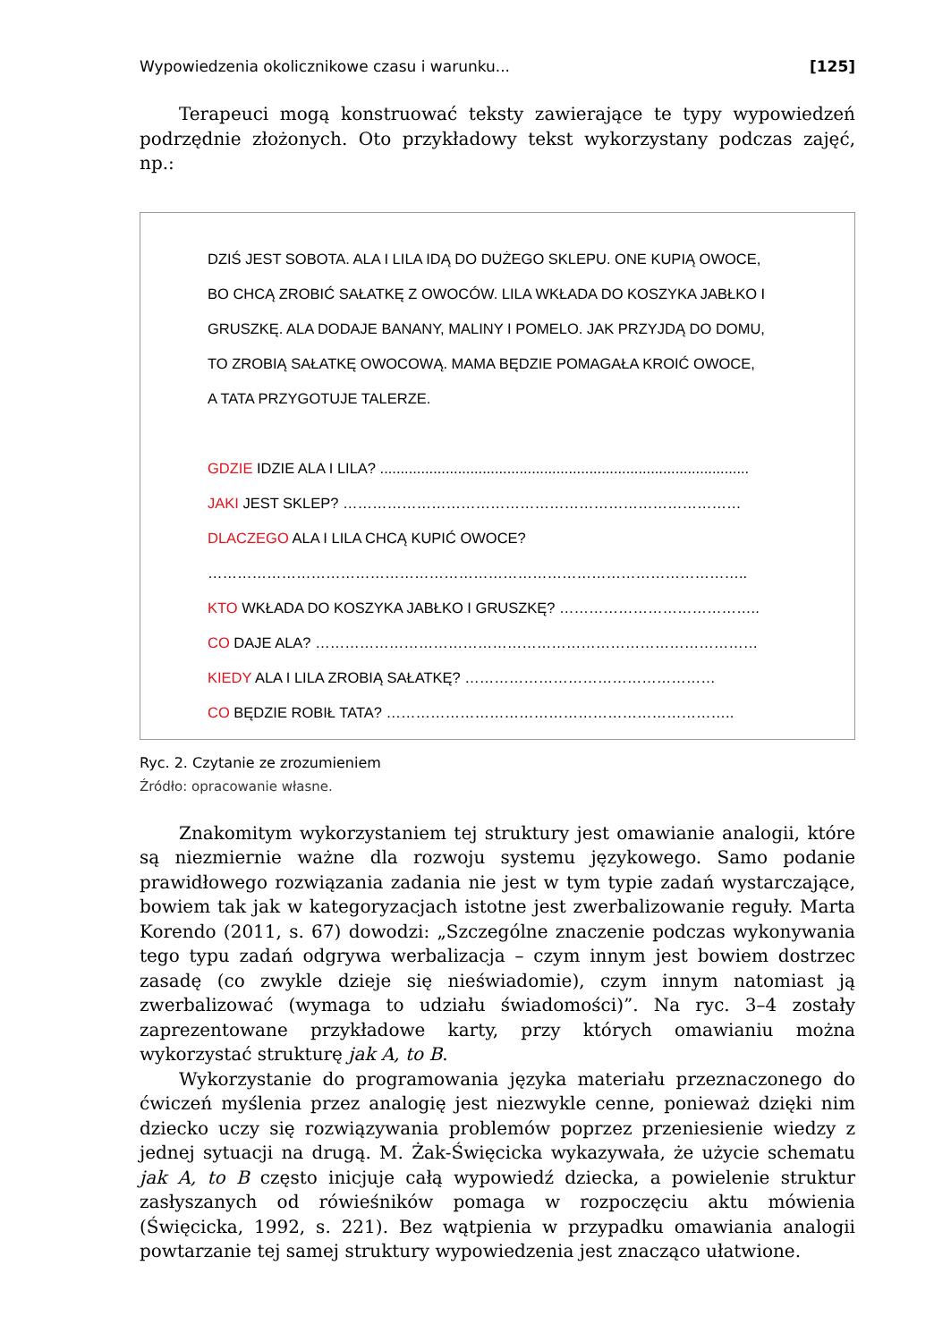Wypowiedzenia okolicznikowe czasu i warunku... [125]
Terapeuci mogą konstruować teksty zawierające te typy wypowiedzeń podrzędnie złożonych. Oto przykładowy tekst wykorzystany podczas zajęć, np.:
DZIŚ JEST SOBOTA. ALA I LILA IDĄ DO DUŻEGO SKLEPU. ONE KUPIĄ OWOCE,
BO CHCĄ ZROBIĆ SAŁATKĘ Z OWOCÓW. LILA WKŁADA DO KOSZYKA JABŁKO I
GRUSZKĘ. ALA DODAJE BANANY, MALINY I POMELO. JAK PRZYJDĄ DO DOMU,
TO ZROBIĄ SAŁATKĘ OWOCOWĄ. MAMA BĘDZIE POMAGAŁA KROIĆ OWOCE,
A TATA PRZYGOTUJE TALERZE.
GDZIE IDZIE ALA I LILA? ..........................................................................................
JAKI JEST SKLEP? ………………………………………………………………………
DLACZEGO ALA I LILA CHCĄ KUPIĆ OWOCE?
………………………………………………………………………………………………..
KTO WKŁADA DO KOSZYKA JABŁKO I GRUSZKĘ? …………………………………..
CO DAJE ALA? ………………………………………………………………………………
KIEDY ALA I LILA ZROBIĄ SAŁATKĘ? ……………………………………………
CO BĘDZIE ROBIŁ TATA? ……………………………………………………………..
Ryc. 2. Czytanie ze zrozumieniem
Źródło: opracowanie własne.
Znakomitym wykorzystaniem tej struktury jest omawianie analogii, które są niezmiernie ważne dla rozwoju systemu językowego. Samo podanie prawidłowego rozwiązania zadania nie jest w tym typie zadań wystarczające, bowiem tak jak w kategoryzacjach istotne jest zwerbalizowanie reguły. Marta Korendo (2011, s. 67) dowodzi: „Szczególne znaczenie podczas wykonywania tego typu zadań odgrywa werbalizacja – czym innym jest bowiem dostrzec zasadę (co zwykle dzieje się nieświadomie), czym innym natomiast ją zwerbalizować (wymaga to udziału świadomości)”. Na ryc. 3–4 zostały zaprezentowane przykładowe karty, przy których omawianiu można wykorzystać strukturę jak A, to B.
Wykorzystanie do programowania języka materiału przeznaczonego do ćwiczeń myślenia przez analogię jest niezwykle cenne, ponieważ dzięki nim dziecko uczy się rozwiązywania problemów poprzez przeniesienie wiedzy z jednej sytuacji na drugą. M. Żak-Święcicka wykazywała, że użycie schematu jak A, to B często inicjuje całą wypowiedź dziecka, a powielenie struktur zasłyszanych od rówieśników pomaga w rozpoczęciu aktu mówienia (Święcicka, 1992, s. 221). Bez wątpienia w przypadku omawiania analogii powtarzanie tej samej struktury wypowiedzenia jest znacząco ułatwione.